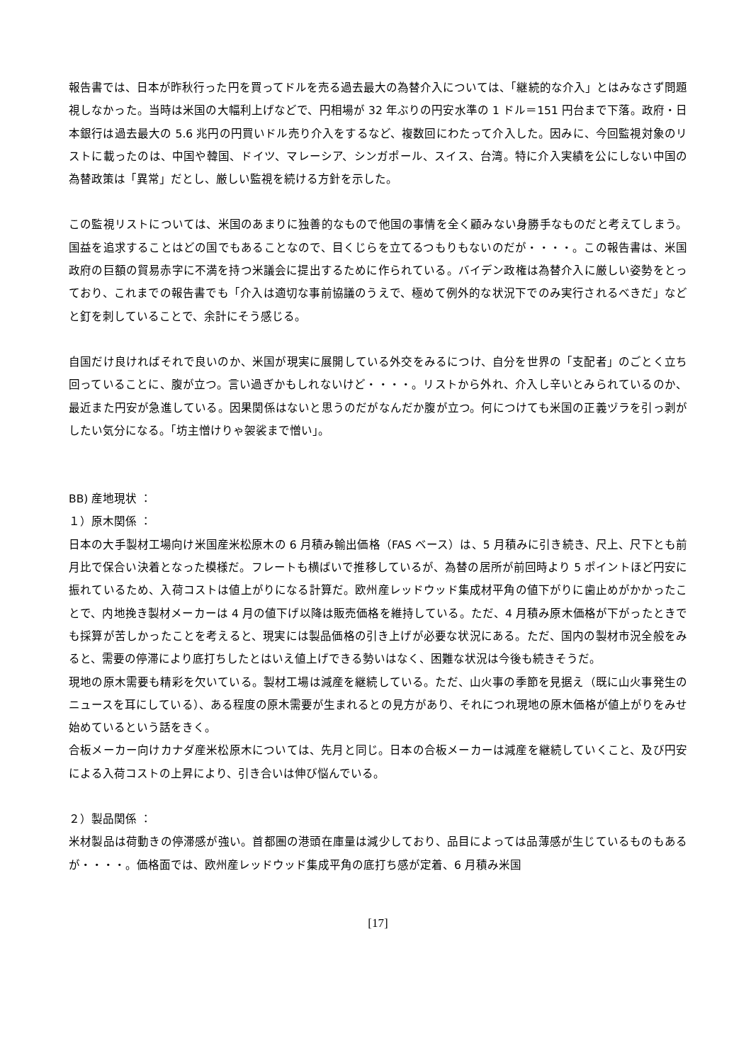報告書では、日本が昨秋行った円を買ってドルを売る過去最大の為替介入については、「継続的な介入」とはみなさず問題視しなかった。当時は米国の大幅利上げなどで、円相場が 32 年ぶりの円安水準の 1 ドル＝151 円台まで下落。政府・日本銀行は過去最大の 5.6 兆円の円買いドル売り介入をするなど、複数回にわたって介入した。因みに、今回監視対象のリストに載ったのは、中国や韓国、ドイツ、マレーシア、シンガポール、スイス、台湾。特に介入実績を公にしない中国の為替政策は「異常」だとし、厳しい監視を続ける方針を示した。
この監視リストについては、米国のあまりに独善的なもので他国の事情を全く顧みない身勝手なものだと考えてしまう。国益を追求することはどの国でもあることなので、目くじらを立てるつもりもないのだが・・・・。この報告書は、米国政府の巨額の貿易赤字に不満を持つ米議会に提出するために作られている。バイデン政権は為替介入に厳しい姿勢をとっており、これまでの報告書でも「介入は適切な事前協議のうえで、極めて例外的な状況下でのみ実行されるべきだ」などと釘を刺していることで、余計にそう感じる。
自国だけ良ければそれで良いのか、米国が現実に展開している外交をみるにつけ、自分を世界の「支配者」のごとく立ち回っていることに、腹が立つ。言い過ぎかもしれないけど・・・・。リストから外れ、介入し辛いとみられているのか、最近また円安が急進している。因果関係はないと思うのだがなんだか腹が立つ。何につけても米国の正義ヅラを引っ剥がしたい気分になる。「坊主憎けりゃ袈裟まで憎い」。
BB) 産地現状 ：
１）原木関係 ：
日本の大手製材工場向け米国産米松原木の 6 月積み輸出価格（FAS ベース）は、5 月積みに引き続き、尺上、尺下とも前月比で保合い決着となった模様だ。フレートも横ばいで推移しているが、為替の居所が前回時より 5 ポイントほど円安に振れているため、入荷コストは値上がりになる計算だ。欧州産レッドウッド集成材平角の値下がりに歯止めがかかったことで、内地挽き製材メーカーは 4 月の値下げ以降は販売価格を維持している。ただ、4 月積み原木価格が下がったときでも採算が苦しかったことを考えると、現実には製品価格の引き上げが必要な状況にある。ただ、国内の製材市況全般をみると、需要の停滞により底打ちしたとはいえ値上げできる勢いはなく、困難な状況は今後も続きそうだ。
現地の原木需要も精彩を欠いている。製材工場は減産を継続している。ただ、山火事の季節を見据え（既に山火事発生のニュースを耳にしている）、ある程度の原木需要が生まれるとの見方があり、それにつれ現地の原木価格が値上がりをみせ始めているという話をきく。
合板メーカー向けカナダ産米松原木については、先月と同じ。日本の合板メーカーは減産を継続していくこと、及び円安による入荷コストの上昇により、引き合いは伸び悩んでいる。
２）製品関係 ：
米材製品は荷動きの停滞感が強い。首都圏の港頭在庫量は減少しており、品目によっては品薄感が生じているものもあるが・・・・。価格面では、欧州産レッドウッド集成平角の底打ち感が定着、6 月積み米国
[17]